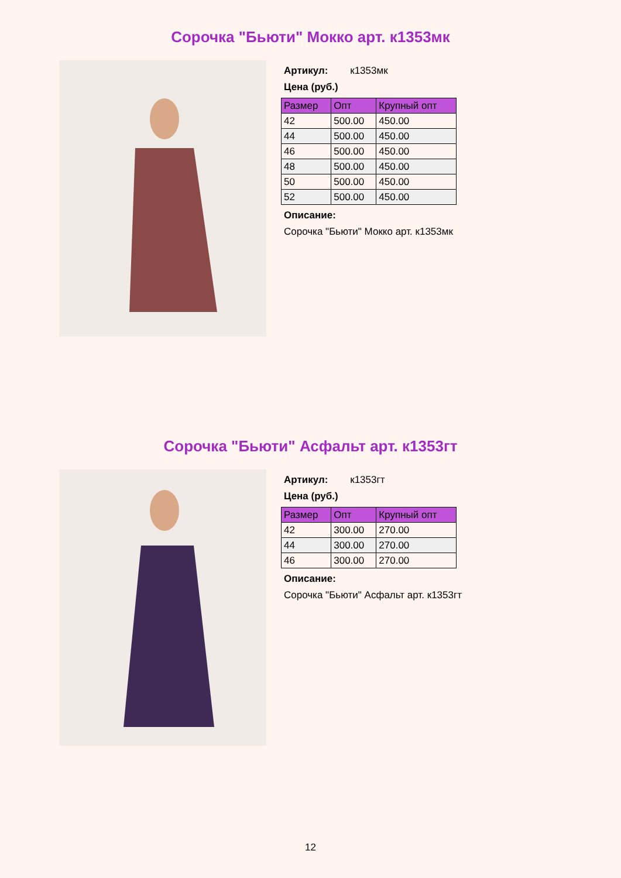Сорочка "Бьюти" Мокко арт. к1353мк
Артикул: к1353мк
Цена (руб.)
| Размер | Опт | Крупный опт |
| --- | --- | --- |
| 42 | 500.00 | 450.00 |
| 44 | 500.00 | 450.00 |
| 46 | 500.00 | 450.00 |
| 48 | 500.00 | 450.00 |
| 50 | 500.00 | 450.00 |
| 52 | 500.00 | 450.00 |
Описание:
Сорочка "Бьюти" Мокко арт. к1353мк
Сорочка "Бьюти" Асфальт арт. к1353гт
Артикул: к1353гт
Цена (руб.)
| Размер | Опт | Крупный опт |
| --- | --- | --- |
| 42 | 300.00 | 270.00 |
| 44 | 300.00 | 270.00 |
| 46 | 300.00 | 270.00 |
Описание:
Сорочка "Бьюти" Асфальт арт. к1353гт
12